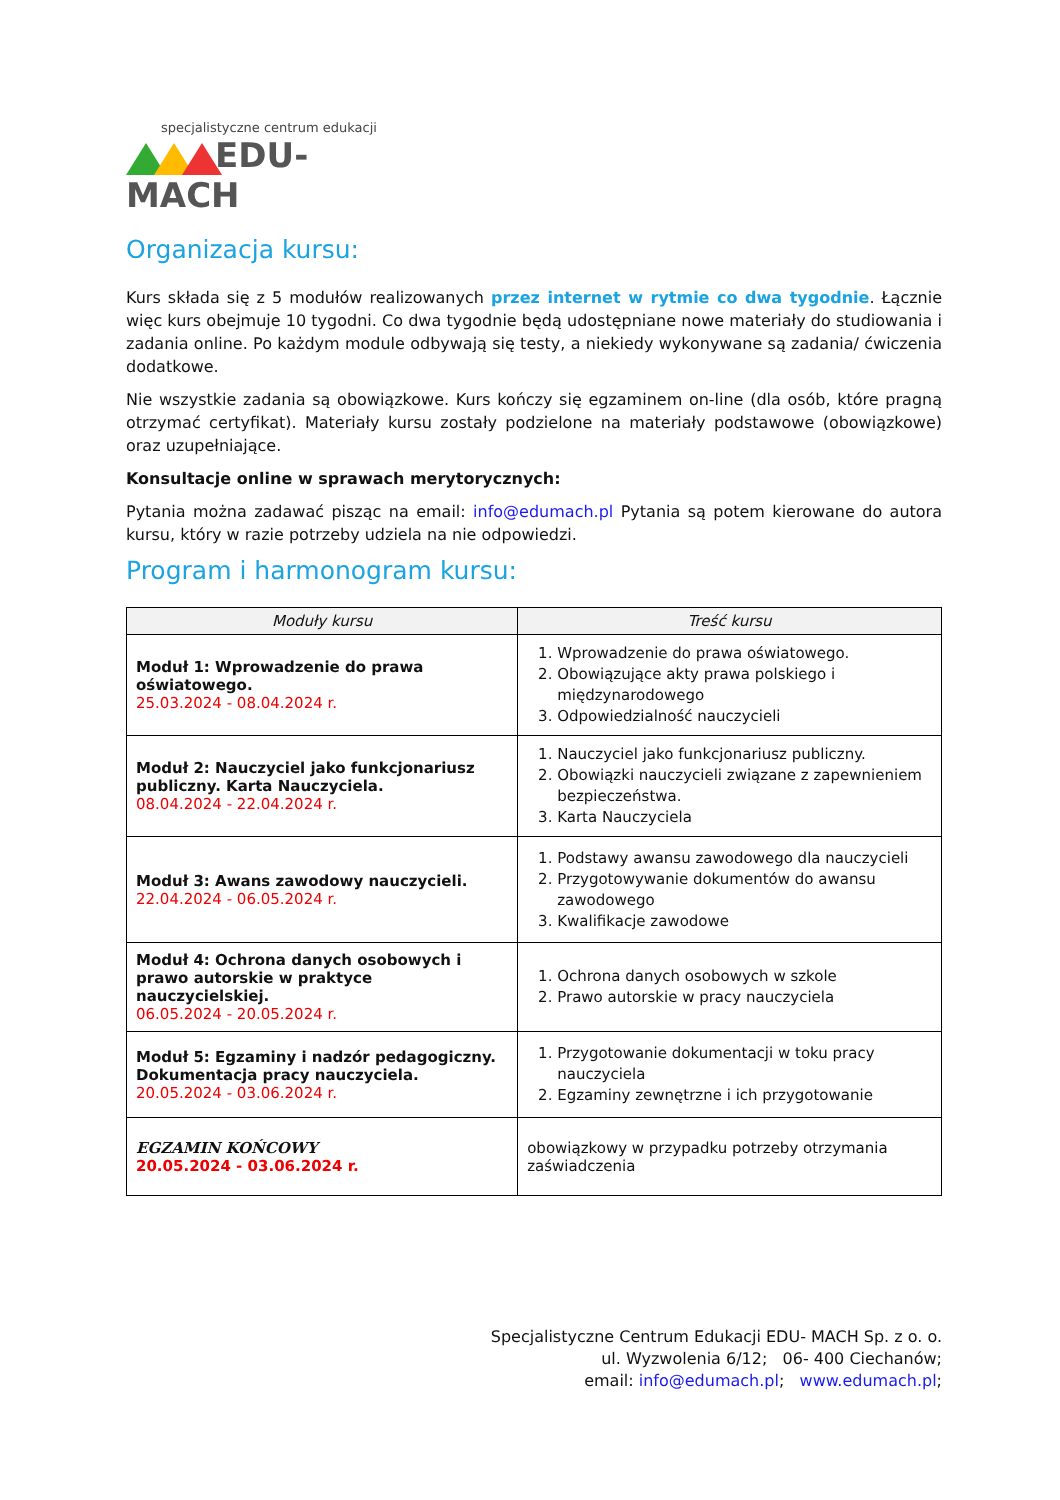specjalistyczne centrum edukacji
EDU-MACH
Organizacja kursu:
Kurs składa się z 5 modułów realizowanych przez internet w rytmie co dwa tygodnie. Łącznie więc kurs obejmuje 10 tygodni. Co dwa tygodnie będą udostępniane nowe materiały do studiowania i zadania online. Po każdym module odbywają się testy, a niekiedy wykonywane są zadania/ ćwiczenia dodatkowe.
Nie wszystkie zadania są obowiązkowe. Kurs kończy się egzaminem on-line (dla osób, które pragną otrzymać certyfikat). Materiały kursu zostały podzielone na materiały podstawowe (obowiązkowe) oraz uzupełniające.
Konsultacje online w sprawach merytorycznych:
Pytania można zadawać pisząc na email: info@edumach.pl Pytania są potem kierowane do autora kursu, który w razie potrzeby udziela na nie odpowiedzi.
Program i harmonogram kursu:
| Moduły kursu | Treść kursu |
| --- | --- |
| Moduł 1: Wprowadzenie do prawa oświatowego. 25.03.2024 - 08.04.2024 r. | 1. Wprowadzenie do prawa oświatowego. 2. Obowiązujące akty prawa polskiego i międzynarodowego 3. Odpowiedzialność nauczycieli |
| Moduł 2: Nauczyciel jako funkcjonariusz publiczny. Karta Nauczyciela. 08.04.2024 - 22.04.2024 r. | 1. Nauczyciel jako funkcjonariusz publiczny. 2. Obowiązki nauczycieli związane z zapewnieniem bezpieczeństwa. 3. Karta Nauczyciela |
| Moduł 3: Awans zawodowy nauczycieli. 22.04.2024 - 06.05.2024 r. | 1. Podstawy awansu zawodowego dla nauczycieli 2. Przygotowywanie dokumentów do awansu zawodowego 3. Kwalifikacje zawodowe |
| Moduł 4: Ochrona danych osobowych i prawo autorskie w praktyce nauczycielskiej. 06.05.2024 - 20.05.2024 r. | 1. Ochrona danych osobowych w szkole 2. Prawo autorskie w pracy nauczyciela |
| Moduł 5: Egzaminy i nadzór pedagogiczny. Dokumentacja pracy nauczyciela. 20.05.2024 - 03.06.2024 r. | 1. Przygotowanie dokumentacji w toku pracy nauczyciela 2. Egzaminy zewnętrzne i ich przygotowanie |
| EGZAMIN KOŃCOWY 20.05.2024 - 03.06.2024 r. | obowiązkowy w przypadku potrzeby otrzymania zaświadczenia |
Specjalistyczne Centrum Edukacji EDU- MACH Sp. z o. o.
ul. Wyzwolenia 6/12; 06- 400 Ciechanów;
email: info@edumach.pl; www.edumach.pl;